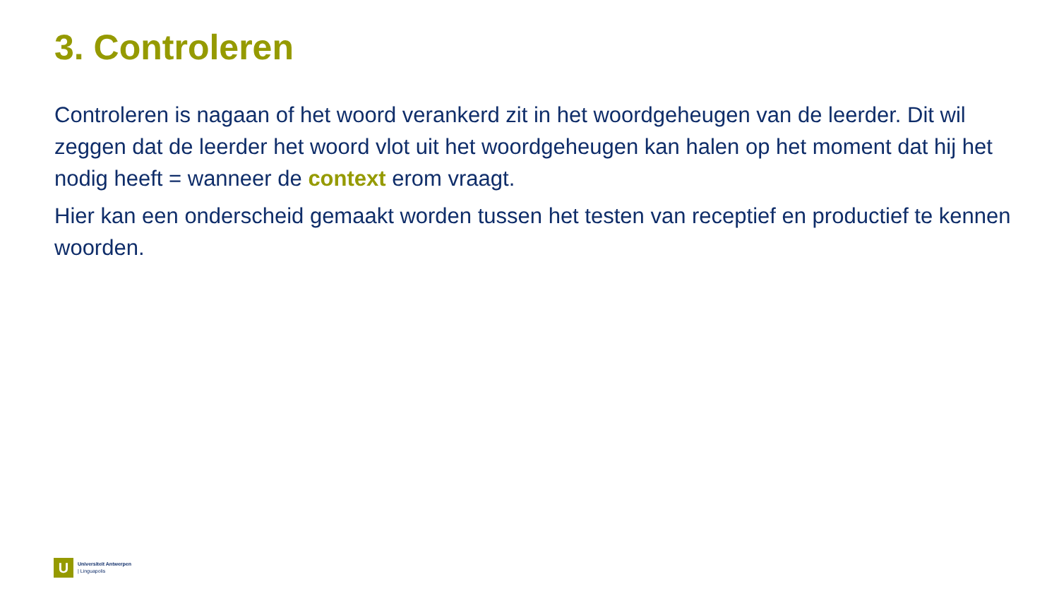3. Controleren
Controleren is nagaan of het woord verankerd zit in het woordgeheugen van de leerder. Dit wil zeggen dat de leerder het woord vlot uit het woordgeheugen kan halen op het moment dat hij het nodig heeft = wanneer de context erom vraagt.
Hier kan een onderscheid gemaakt worden tussen het testen van receptief en productief te kennen woorden.
U
Universiteit Antwerpen
| Linguapolis